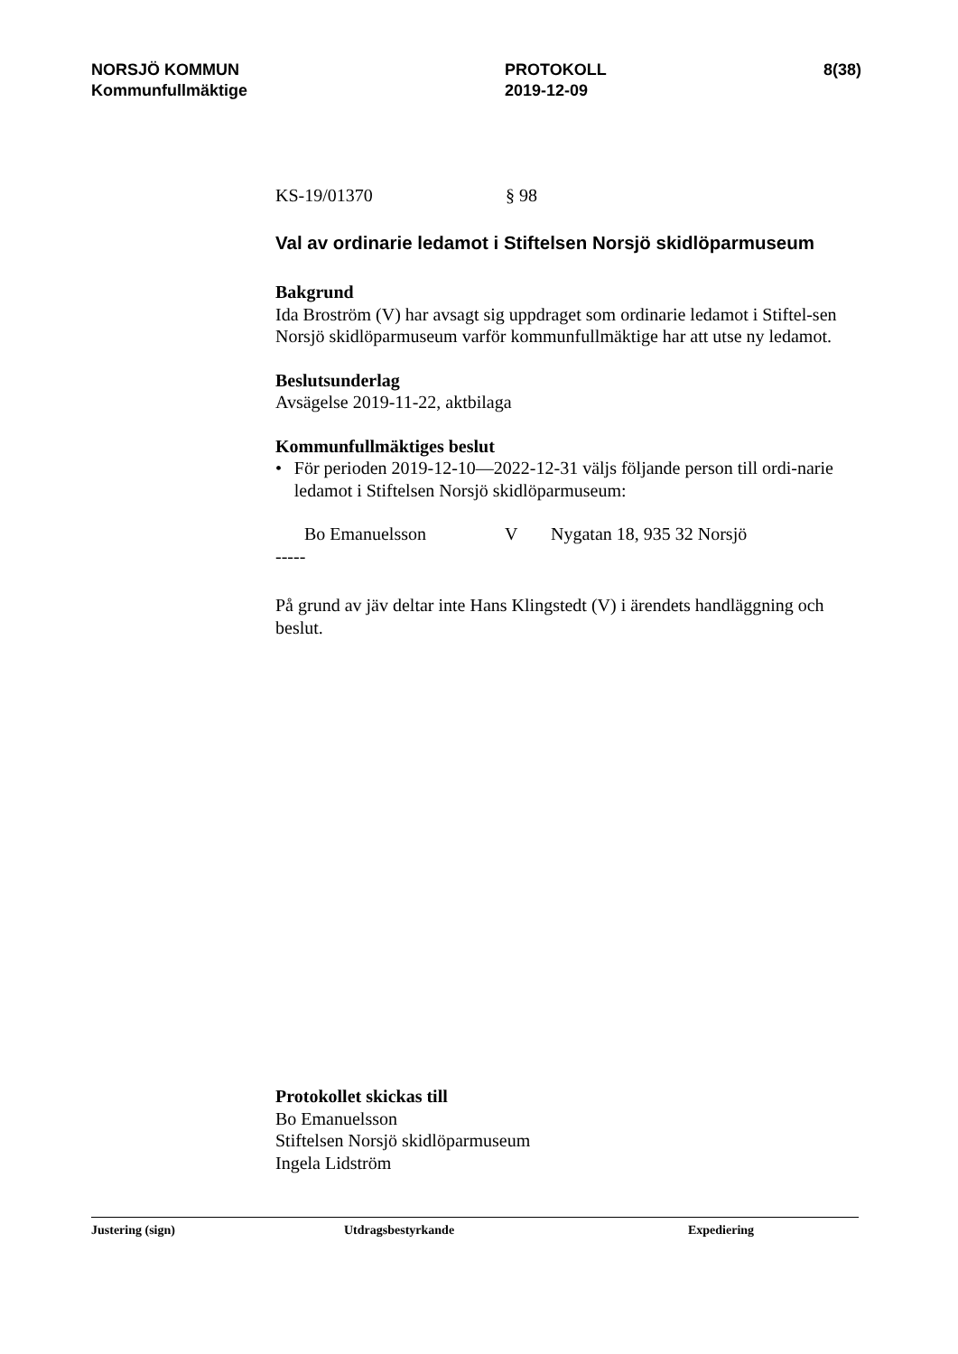NORSJÖ KOMMUN
Kommunfullmäktige
PROTOKOLL
2019-12-09
8(38)
KS-19/01370 § 98
Val av ordinarie ledamot i Stiftelsen Norsjö skidlöparmuseum
Bakgrund
Ida Broström (V) har avsagt sig uppdraget som ordinarie ledamot i Stiftel-sen Norsjö skidlöparmuseum varför kommunfullmäktige har att utse ny ledamot.
Beslutsunderlag
Avsägelse 2019-11-22, aktbilaga
Kommunfullmäktiges beslut
• För perioden 2019-12-10—2022-12-31 väljs följande person till ordi-narie ledamot i Stiftelsen Norsjö skidlöparmuseum:
Bo Emanuelsson V Nygatan 18, 935 32 Norsjö
-----
På grund av jäv deltar inte Hans Klingstedt (V) i ärendets handläggning och beslut.
Protokollet skickas till
Bo Emanuelsson
Stiftelsen Norsjö skidlöparmuseum
Ingela Lidström
Justering (sign) Utdragsbestyrkande Expediering